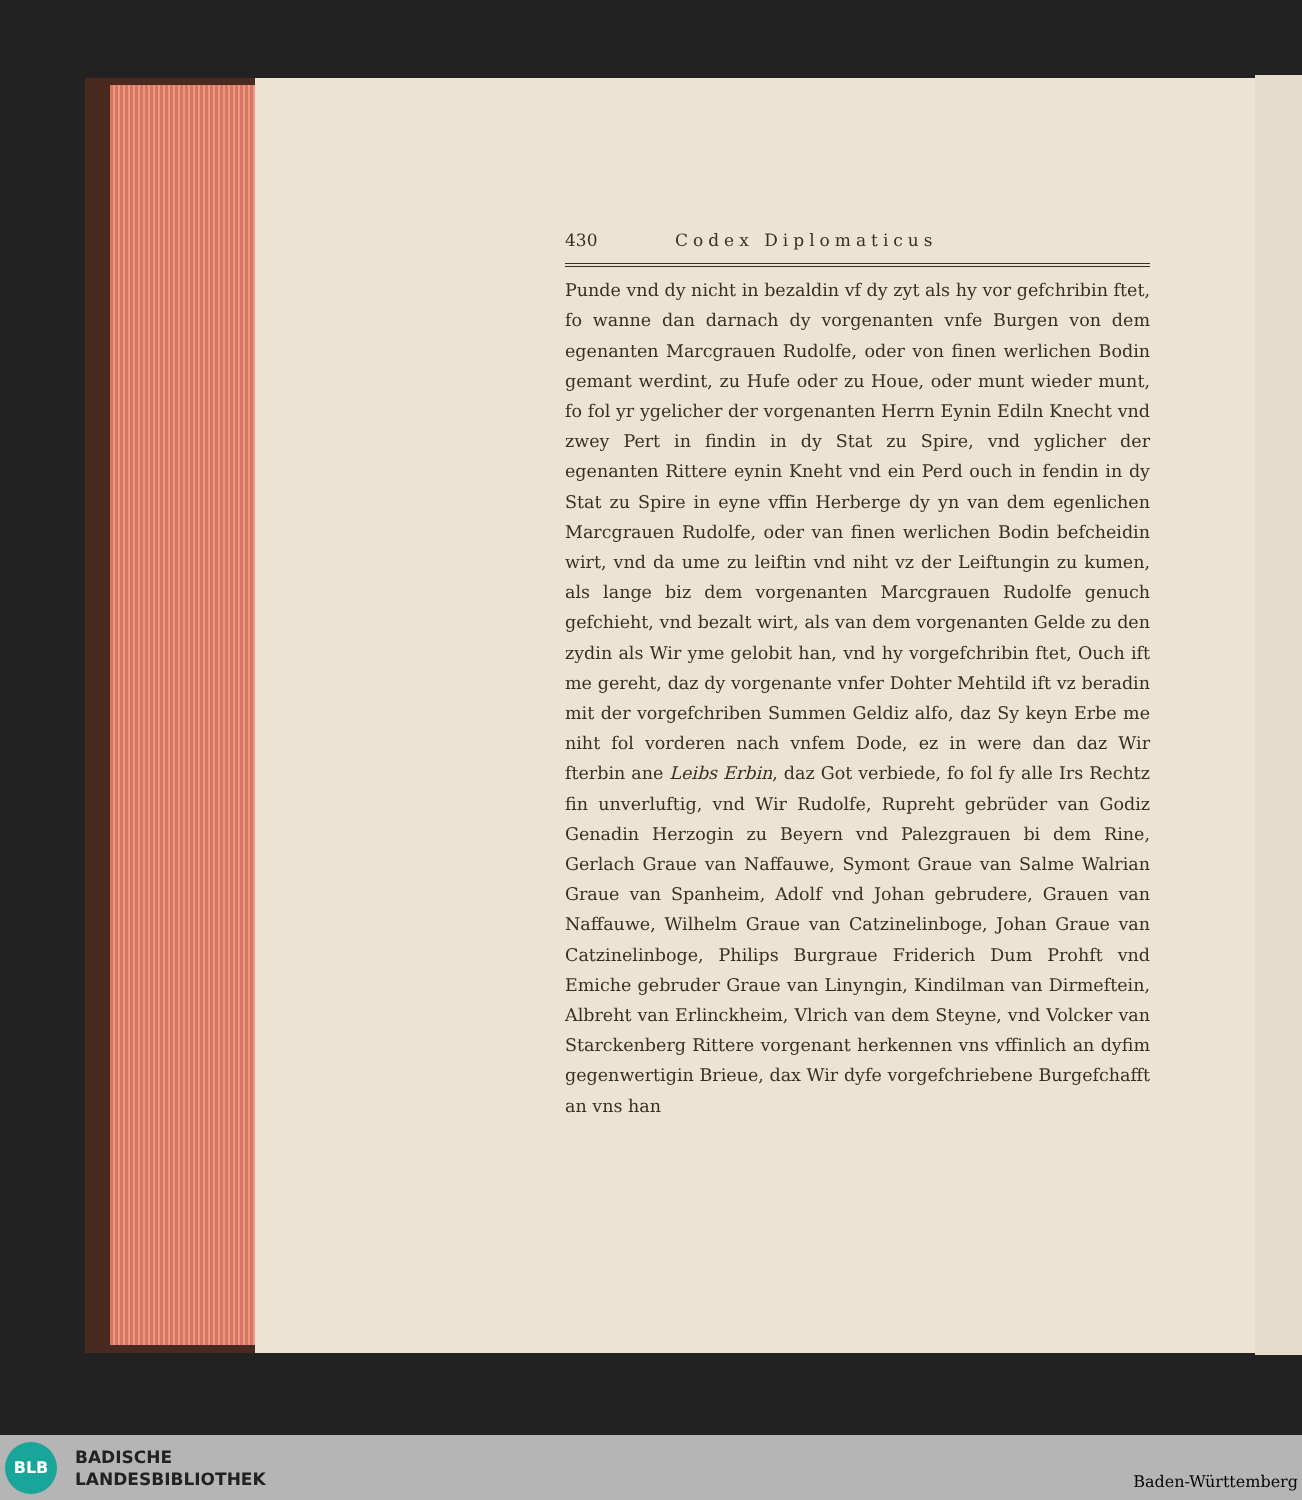430 Codex Diplomaticus
Punde vnd dy nicht in bezaldin vf dy zyt als hy vor gefchribin ftet, fo wanne dan darnach dy vorgenanten vnfe Burgen von dem egenanten Marcgrauen Rudolfe, oder von finen werlichen Bodin gemant werdint, zu Hufe oder zu Houe, oder munt wieder munt, fo fol yr ygelicher der vorgenanten Herrn Eynin Ediln Knecht vnd zwey Pert in findin in dy Stat zu Spire, vnd yglicher der egenanten Rittere eynin Kneht vnd ein Perd ouch in fendin in dy Stat zu Spire in eyne vffin Herberge dy yn van dem egenlichen Marcgrauen Rudolfe, oder van finen werlichen Bodin befcheidin wirt, vnd da ume zu leiftin vnd niht vz der Leiftungin zu kumen, als lange biz dem vorgenanten Marcgrauen Rudolfe genuch gefchieht, vnd bezalt wirt, als van dem vorgenanten Gelde zu den zydin als Wir yme gelobit han, vnd hy vorgefchribin ftet, Ouch ift me gereht, daz dy vorgenante vnfer Dohter Mehtild ift vz beradin mit der vorgefchriben Summen Geldiz alfo, daz Sy keyn Erbe me niht fol vorderen nach vnfem Dode, ez in were dan daz Wir fterbin ane Leibs Erbin, daz Got verbiede, fo fol fy alle Irs Rechtz fin unverluftig, vnd Wir Rudolfe, Rupreht gebrüder van Godiz Genadin Herzogin zu Beyern vnd Palezgrauen bi dem Rine, Gerlach Graue van Naffauwe, Symont Graue van Salme Walrian Graue van Spanheim, Adolf vnd Johan gebrudere, Grauen van Naffauwe, Wilhelm Graue van Catzinelinboge, Johan Graue van Catzinelinboge, Philips Burgraue Friderich Dum Prohft vnd Emiche gebruder Graue van Linyngin, Kindilman van Dirmeftein, Albreht van Erlinckheim, Vlrich van dem Steyne, vnd Volcker van Starckenberg Rittere vorgenant herkennen vns vffinlich an dyfim gegenwertigin Brieue, dax Wir dyfe vorgefchriebene Burgefchafft an vns han
BLB
BADISCHE
LANDESBIBLIOTHEK
Baden-Württemberg